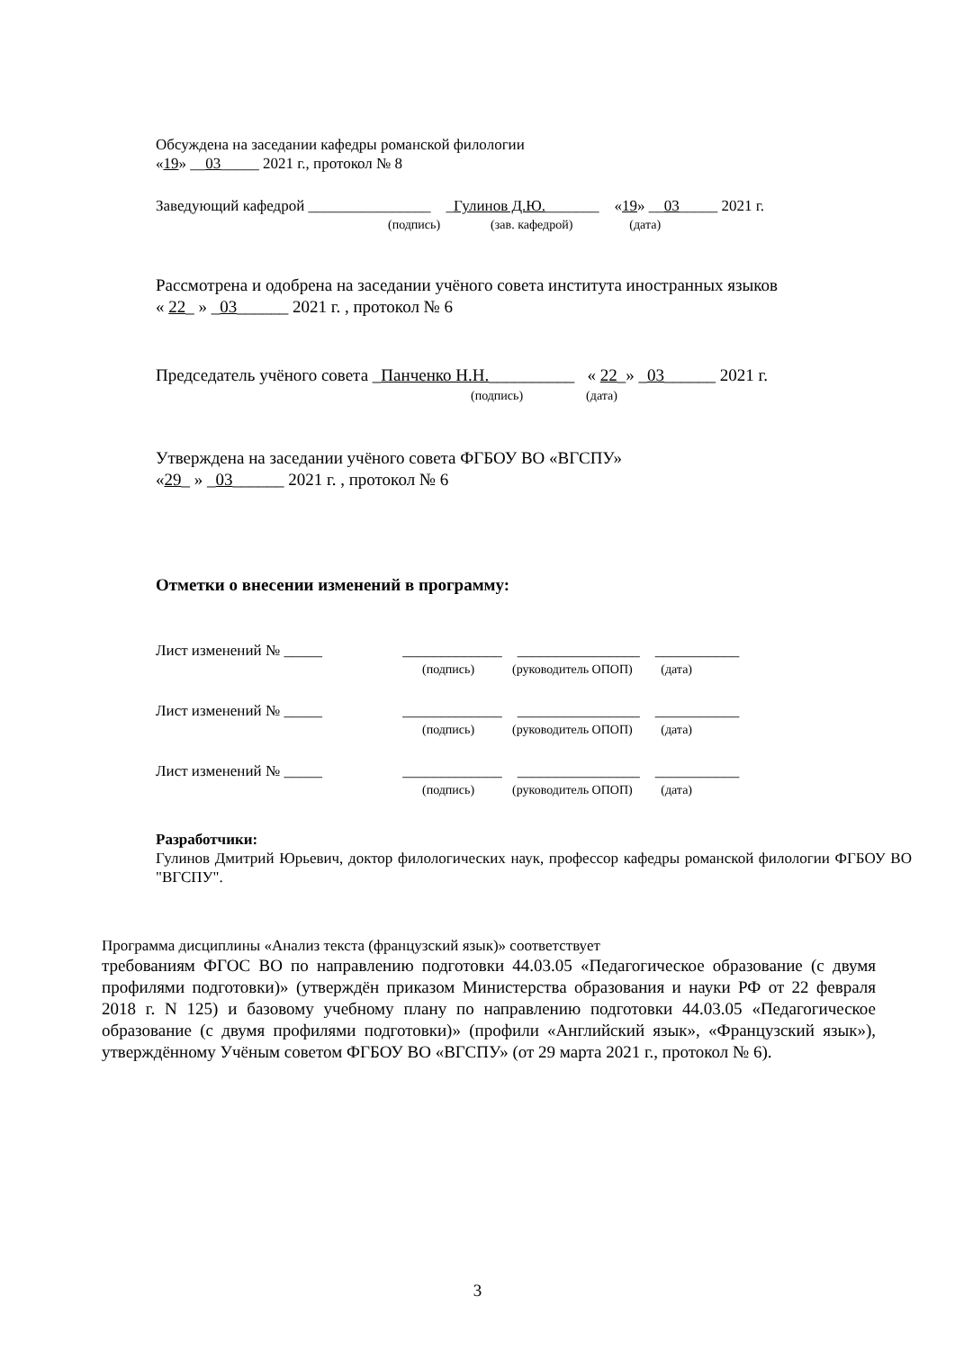Обсуждена на заседании кафедры романской филологии
«19» __03_____ 2021 г., протокол № 8
Заведующий кафедрой ________________ _Гулинов Д.Ю._______ «19» __03_____ 2021 г.
(подпись) (зав. кафедрой) (дата)
Рассмотрена и одобрена на заседании учёного совета института иностранных языков
« 22_ » _03______ 2021 г. , протокол № 6
Председатель учёного совета _Панченко Н.Н.__________ « 22_» _03______ 2021 г.
(подпись) (дата)
Утверждена на заседании учёного совета ФГБОУ ВО «ВГСПУ»
«29_ » _03______ 2021 г. , протокол № 6
Отметки о внесении изменений в программу:
Лист изменений № _____ _____________ ________________ ___________
(подпись) (руководитель ОПОП) (дата)
Лист изменений № _____ _____________ ________________ ___________
(подпись) (руководитель ОПОП) (дата)
Лист изменений № _____ _____________ ________________ ___________
(подпись) (руководитель ОПОП) (дата)
Разработчики:
Гулинов Дмитрий Юрьевич, доктор филологических наук, профессор кафедры романской филологии ФГБОУ ВО "ВГСПУ".
Программа дисциплины «Анализ текста (французский язык)» соответствует
требованиям ФГОС ВО по направлению подготовки 44.03.05 «Педагогическое образование (с двумя профилями подготовки)» (утверждён приказом Министерства образования и науки РФ от 22 февраля 2018 г. N 125) и базовому учебному плану по направлению подготовки 44.03.05 «Педагогическое образование (с двумя профилями подготовки)» (профили «Английский язык», «Французский язык»), утверждённому Учёным советом ФГБОУ ВО «ВГСПУ» (от 29 марта 2021 г., протокол № 6).
3